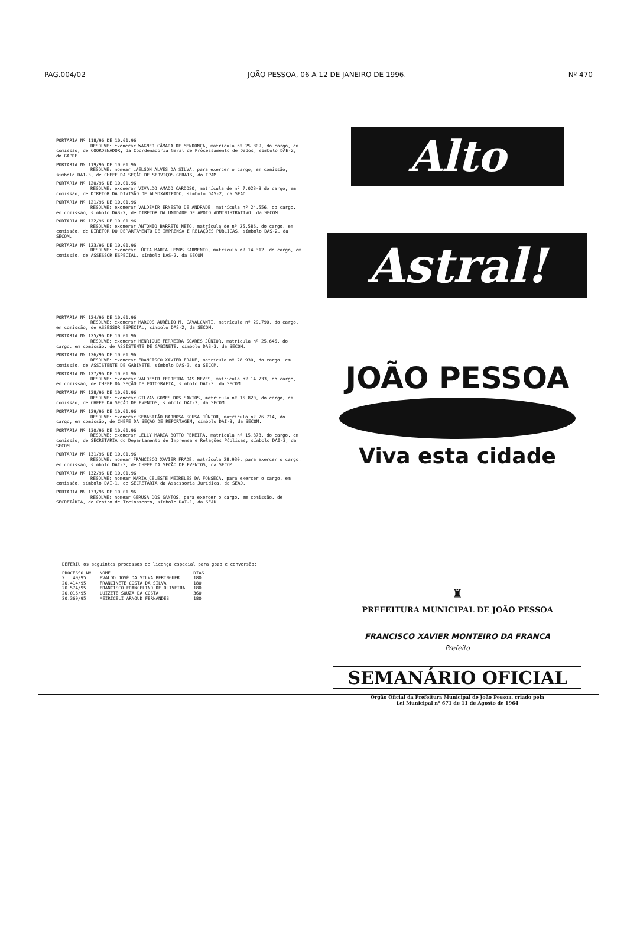PAG.004/02 JOÃO PESSOA, 06 A 12 DE JANEIRO DE 1996. Nº 470
PORTARIA Nº 118/96 DE 10.01.96
RESOLVE: exonerar WAGNER CÂMARA DE MENDONÇA, matrícula nº 25.809, do cargo, em comissão, de COORDENADOR, da Coordenadoria Geral de Processamento de Dados, símbolo DAE-2, do GAPRE.
PORTARIA Nº 119/96 DE 10.01.96
RESOLVE: nomear LAELSON ALVES DA SILVA, para exercer o cargo, em comissão, símbolo DAI-3, de CHEFE DA SEÇÃO DE SERVIÇOS GERAIS, do IPAM.
PORTARIA Nº 120/96 DE 10.01.96
RESOLVE: exonerar VIVALDO AMADO CARDOSO, matrícula de nº 7.023-8 do cargo, em comissão, de DIRETOR DA DIVISÃO DE ALMOXARIFADO, símbolo DAS-2, da SEAD.
PORTARIA Nº 121/96 DE 10.01.96
RESOLVE: exonerar VALDEMIR ERNESTO DE ANDRADE, matrícula nº 24.556, do cargo, em comissão, símbolo DAS-2, de DIRETOR DA UNIDADE DE APOIO ADMINISTRATIVO, da SECOM.
PORTARIA Nº 122/96 DE 10.01.96
RESOLVE: exonerar ANTONIO BARRETO NETO, matrícula de nº 25.586, do cargo, em comissão, de DIRETOR DO DEPARTAMENTO DE IMPRENSA E RELAÇÕES PÚBLICAS, símbolo DAS-2, da SECOM.
PORTARIA Nº 123/96 DE 10.01.96
RESOLVE: exonerar LÚCIA MARIA LEMOS SARMENTO, matrícula nº 14.312, do cargo, em comissão, de ASSESSOR ESPECIAL, símbolo DAS-2, da SECOM.
PORTARIA Nº 124/96 DE 10.01.96
RESOLVE: exonerar MARCOS AURÉLIO M. CAVALCANTI, matrícula nº 29.790, do cargo, em comissão, de ASSESSOR ESPECIAL, símbolo DAS-2, da SECOM.
PORTARIA Nº 125/96 DE 10.01.96
RESOLVE: exonerar HENRIQUE FERREIRA SOARES JÚNIOR, matrícula nº 25.646, do cargo, em comissão, de ASSISTENTE DE GABINETE, símbolo DAS-3, da SECOM.
PORTARIA Nº 126/96 DE 10.01.96
RESOLVE: exonerar FRANCISCO XAVIER FRADE, matrícula nº 28.930, do cargo, em comissão, de ASSISTENTE DE GABINETE, símbolo DAS-3, da SECOM.
PORTARIA Nº 127/96 DE 10.01.96
RESOLVE: exonerar VALDEMIR FERREIRA DAS NEVES, matrícula nº 14.233, do cargo, em comissão, de CHEFE DA SEÇÃO DE FOTOGRAFIA, símbolo DAI-3, da SECOM.
PORTARIA Nº 128/96 DE 10.01.96
RESOLVE: exonerar GILVAN GOMES DOS SANTOS, matrícula nº 15.820, do cargo, em comissão, de CHEFE DA SEÇÃO DE EVENTOS, símbolo DAI-3, da SECOM.
PORTARIA Nº 129/96 DE 10.01.96
RESOLVE: exonerar SEBASTIÃO BARBOSA SOUSA JÚNIOR, matrícula nº 26.714, do cargo, em comissão, de CHEFE DA SEÇÃO DE REPORTAGEM, símbolo DAI-3, da SECOM.
PORTARIA Nº 130/96 DE 10.01.96
RESOLVE: exonerar LELLY MARIA BOTTO PEREIRA, matrícula nº 15.873, do cargo, em comissão, de SECRETÁRIA do Departamento de Imprensa e Relações Públicas, símbolo DAI-3, da SECOM.
PORTARIA Nº 131/96 DE 10.01.96
RESOLVE: nomear FRANCISCO XAVIER FRADE, matrícula 28.930, para exercer o cargo, em comissão, símbolo DAI-3, de CHEFE DA SEÇÃO DE EVENTOS, da SECOM.
PORTARIA Nº 132/96 DE 10.01.96
RESOLVE: nomear MARIA CELESTE MEIRELES DA FONSECA, para exercer o cargo, em comissão, símbolo DAI-1, de SECRETÁRIA da Assessoria Jurídica, da SEAD.
PORTARIA Nº 133/96 DE 10.01.96
RESOLVE: nomear GERUSA DOS SANTOS, para exercer o cargo, em comissão, de SECRETÁRIA, do Centro de Treinamento, símbolo DAI-1, da SEAD.
DEFERIU os seguintes processos de licença especial para gozo e conversão:
| PROCESSO Nº | NOME | DIAS |
| --- | --- | --- |
| 2...40/95 | EVALDO JOSÉ DA SILVA BERINGUER | 180 |
| 20.414/95 | FRANCINETE COSTA DA SILVA | 180 |
| 20.574/95 | FRANCISCO FRANCELINO DE OLIVEIRA | 180 |
| 20.016/95 | LUIZETE SOUZA DA COSTA | 360 |
| 20.369/95 | MEIRICELI ARNOUD FERNANDES | 180 |
Alto
Astral!
JOÃO PESSOA
Viva esta cidade
♜
PREFEITURA MUNICIPAL DE JOÃO PESSOA
FRANCISCO XAVIER MONTEIRO DA FRANCA
Prefeito
SEMANÁRIO OFICIAL
Orgão Oficial da Prefeitura Municipal de João Pessoa, criado pela
Lei Municipal nº 671 de 11 de Agosto de 1964